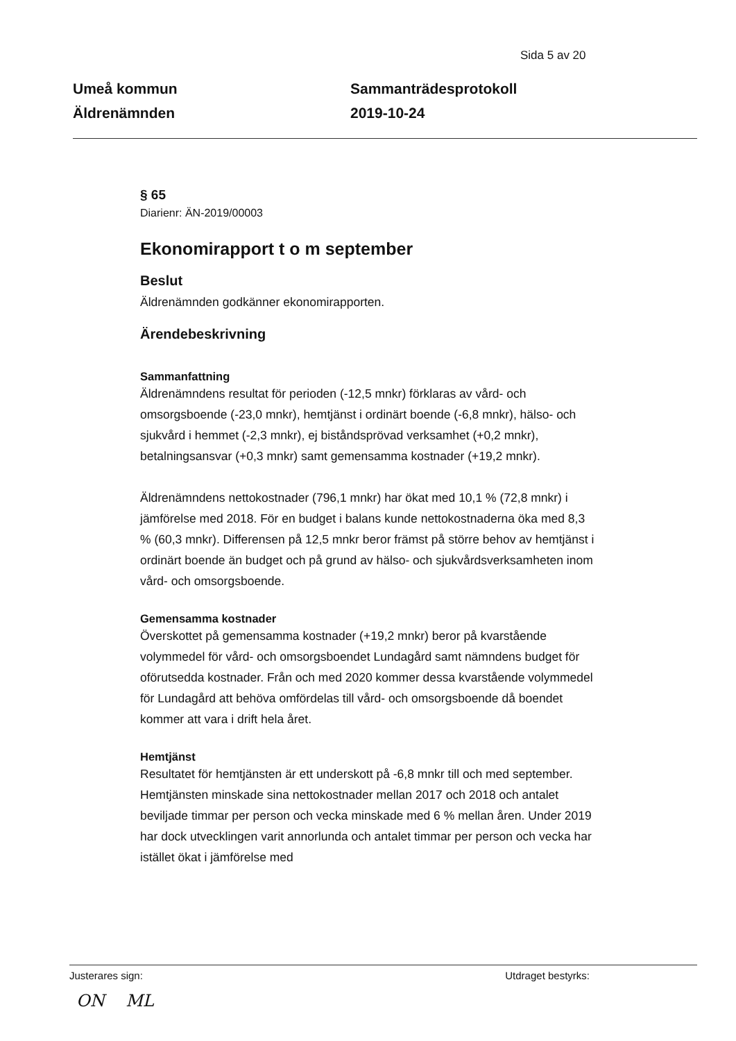Sida 5 av 20
Umeå kommun
Äldrenämnden
Sammanträdesprotokoll
2019-10-24
§ 65
Diarienr: ÄN-2019/00003
Ekonomirapport t o m september
Beslut
Äldrenämnden godkänner ekonomirapporten.
Ärendebeskrivning
Sammanfattning
Äldrenämndens resultat för perioden (-12,5 mnkr) förklaras av vård- och omsorgsboende (-23,0 mnkr), hemtjänst i ordinärt boende (-6,8 mnkr), hälso- och sjukvård i hemmet (-2,3 mnkr), ej biståndsprövad verksamhet (+0,2 mnkr), betalningsansvar (+0,3 mnkr) samt gemensamma kostnader (+19,2 mnkr).
Äldrenämndens nettokostnader (796,1 mnkr) har ökat med 10,1 % (72,8 mnkr) i jämförelse med 2018. För en budget i balans kunde nettokostnaderna öka med 8,3 % (60,3 mnkr). Differensen på 12,5 mnkr beror främst på större behov av hemtjänst i ordinärt boende än budget och på grund av hälso- och sjukvårdsverksamheten inom vård- och omsorgsboende.
Gemensamma kostnader
Överskottet på gemensamma kostnader (+19,2 mnkr) beror på kvarstående volymmedel för vård- och omsorgsboendet Lundagård samt nämndens budget för oförutsedda kostnader. Från och med 2020 kommer dessa kvarstående volymmedel för Lundagård att behöva omfördelas till vård- och omsorgsboende då boendet kommer att vara i drift hela året.
Hemtjänst
Resultatet för hemtjänsten är ett underskott på -6,8 mnkr till och med september. Hemtjänsten minskade sina nettokostnader mellan 2017 och 2018 och antalet beviljade timmar per person och vecka minskade med 6 % mellan åren. Under 2019 har dock utvecklingen varit annorlunda och antalet timmar per person och vecka har istället ökat i jämförelse med
Justerares sign: Utdraget bestyrks:
ON ML